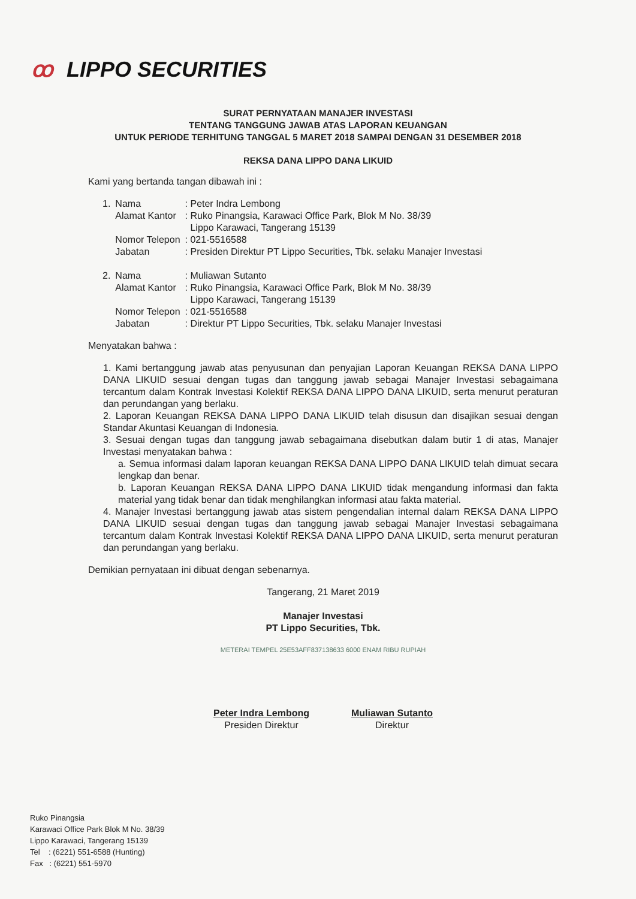ꝏ LIPPO SECURITIES
SURAT PERNYATAAN MANAJER INVESTASI
TENTANG TANGGUNG JAWAB ATAS LAPORAN KEUANGAN
UNTUK PERIODE TERHITUNG TANGGAL 5 MARET 2018 SAMPAI DENGAN 31 DESEMBER 2018
REKSA DANA LIPPO DANA LIKUID
Kami yang bertanda tangan dibawah ini :
| 1. | Nama | : Peter Indra Lembong |
| | Alamat Kantor | : Ruko Pinangsia, Karawaci Office Park, Blok M No. 38/39 Lippo Karawaci, Tangerang 15139 |
| | Nomor Telepon | : 021-5516588 |
| | Jabatan | : Presiden Direktur PT Lippo Securities, Tbk. selaku Manajer Investasi |
| 2. | Nama | : Muliawan Sutanto |
| | Alamat Kantor | : Ruko Pinangsia, Karawaci Office Park, Blok M No. 38/39 Lippo Karawaci, Tangerang 15139 |
| | Nomor Telepon | : 021-5516588 |
| | Jabatan | : Direktur PT Lippo Securities, Tbk. selaku Manajer Investasi |
Menyatakan bahwa :
1. Kami bertanggung jawab atas penyusunan dan penyajian Laporan Keuangan REKSA DANA LIPPO DANA LIKUID sesuai dengan tugas dan tanggung jawab sebagai Manajer Investasi sebagaimana tercantum dalam Kontrak Investasi Kolektif REKSA DANA LIPPO DANA LIKUID, serta menurut peraturan dan perundangan yang berlaku.
2. Laporan Keuangan REKSA DANA LIPPO DANA LIKUID telah disusun dan disajikan sesuai dengan Standar Akuntasi Keuangan di Indonesia.
3. Sesuai dengan tugas dan tanggung jawab sebagaimana disebutkan dalam butir 1 di atas, Manajer Investasi menyatakan bahwa :
a. Semua informasi dalam laporan keuangan REKSA DANA LIPPO DANA LIKUID telah dimuat secara lengkap dan benar.
b. Laporan Keuangan REKSA DANA LIPPO DANA LIKUID tidak mengandung informasi dan fakta material yang tidak benar dan tidak menghilangkan informasi atau fakta material.
4. Manajer Investasi bertanggung jawab atas sistem pengendalian internal dalam REKSA DANA LIPPO DANA LIKUID sesuai dengan tugas dan tanggung jawab sebagai Manajer Investasi sebagaimana tercantum dalam Kontrak Investasi Kolektif REKSA DANA LIPPO DANA LIKUID, serta menurut peraturan dan perundangan yang berlaku.
Demikian pernyataan ini dibuat dengan sebenarnya.
Tangerang, 21 Maret 2019
Manajer Investasi
PT Lippo Securities, Tbk.
METERAI TEMPEL 25E53AFF837138633 6000 ENAM RIBU RUPIAH
Peter Indra Lembong
Presiden Direktur
Muliawan Sutanto
Direktur
Ruko Pinangsia
Karawaci Office Park Blok M No. 38/39
Lippo Karawaci, Tangerang 15139
Tel : (6221) 551-6588 (Hunting)
Fax : (6221) 551-5970